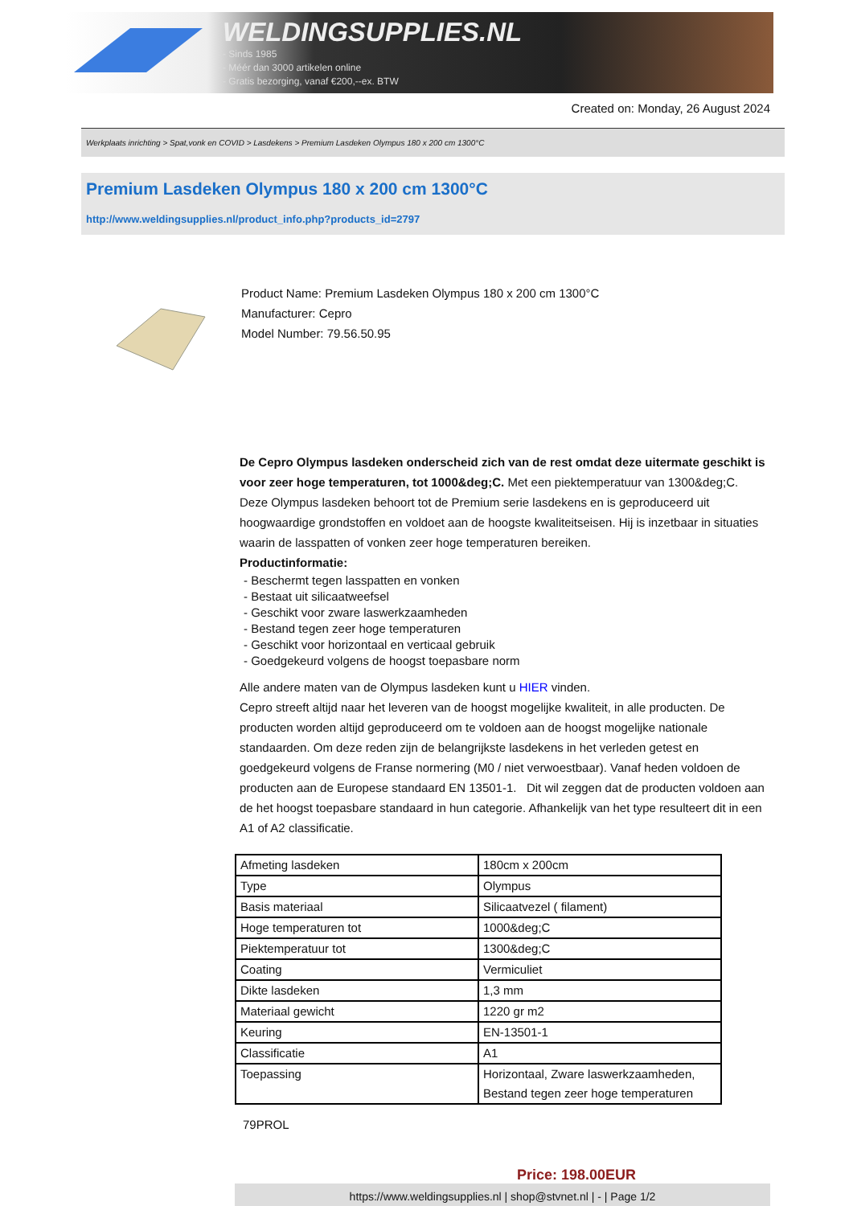WELDINGSUPPLIES.NL
- Sinds 1985
- Méér dan 3000 artikelen online
- Gratis bezorging, vanaf €200,--ex. BTW
Created on: Monday, 26 August 2024
Werkplaats inrichting > Spat,vonk en COVID > Lasdekens > Premium Lasdeken Olympus 180 x 200 cm 1300°C
Premium Lasdeken Olympus 180 x 200 cm 1300°C
http://www.weldingsupplies.nl/product_info.php?products_id=2797
Product Name: Premium Lasdeken Olympus 180 x 200 cm 1300°C
Manufacturer: Cepro
Model Number: 79.56.50.95
De Cepro Olympus lasdeken onderscheid zich van de rest omdat deze uitermate geschikt is voor zeer hoge temperaturen, tot 1000&deg;C. Met een piektemperatuur van 1300&deg;C. Deze Olympus lasdeken behoort tot de Premium serie lasdekens en is geproduceerd uit hoogwaardige grondstoffen en voldoet aan de hoogste kwaliteitseisen. Hij is inzetbaar in situaties waarin de lasspatten of vonken zeer hoge temperaturen bereiken.
Productinformatie:
- Beschermt tegen lasspatten en vonken
- Bestaat uit silicaatweefsel
- Geschikt voor zware laswerkzaamheden
- Bestand tegen zeer hoge temperaturen
- Geschikt voor horizontaal en verticaal gebruik
- Goedgekeurd volgens de hoogst toepasbare norm
Alle andere maten van de Olympus lasdeken kunt u HIER vinden.
Cepro streeft altijd naar het leveren van de hoogst mogelijke kwaliteit, in alle producten. De producten worden altijd geproduceerd om te voldoen aan de hoogst mogelijke nationale standaarden. Om deze reden zijn de belangrijkste lasdekens in het verleden getest en goedgekeurd volgens de Franse normering (M0 / niet verwoestbaar). Vanaf heden voldoen de producten aan de Europese standaard EN 13501-1. Dit wil zeggen dat de producten voldoen aan de het hoogst toepasbare standaard in hun categorie. Afhankelijk van het type resulteert dit in een A1 of A2 classificatie.
| Afmeting lasdeken | 180cm x 200cm |
| Type | Olympus |
| Basis materiaal | Silicaatvezel ( filament) |
| Hoge temperaturen tot | 1000&deg;C |
| Piektemperatuur tot | 1300&deg;C |
| Coating | Vermiculiet |
| Dikte lasdeken | 1,3 mm |
| Materiaal gewicht | 1220 gr m2 |
| Keuring | EN-13501-1 |
| Classificatie | A1 |
| Toepassing | Horizontaal, Zware laswerkzaamheden, Bestand tegen zeer hoge temperaturen |
79PROL
Price: 198.00EUR
https://www.weldingsupplies.nl | shop@stvnet.nl | - | Page 1/2